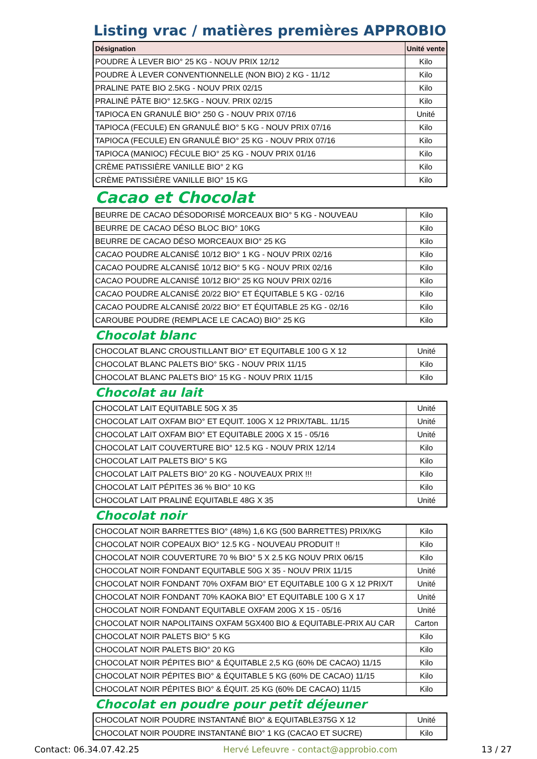Listing vrac / matières premières APPROBIO
| Désignation | Unité vente |
| --- | --- |
| POUDRE À LEVER BIO° 25 KG - NOUV PRIX 12/12 | Kilo |
| POUDRE À LEVER CONVENTIONNELLE (NON BIO) 2 KG - 11/12 | Kilo |
| PRALINE PATE BIO 2.5KG - NOUV PRIX 02/15 | Kilo |
| PRALINÉ PÂTE BIO° 12.5KG - NOUV. PRIX 02/15 | Kilo |
| TAPIOCA EN GRANULÉ BIO° 250 G - NOUV PRIX 07/16 | Unité |
| TAPIOCA (FECULE) EN GRANULÉ BIO° 5 KG - NOUV PRIX 07/16 | Kilo |
| TAPIOCA (FECULE) EN GRANULÉ BIO° 25 KG - NOUV PRIX 07/16 | Kilo |
| TAPIOCA (MANIOC) FÉCULE BIO° 25 KG - NOUV PRIX 01/16 | Kilo |
| CRÈME PATISSIÈRE VANILLE BIO° 2 KG | Kilo |
| CRÈME PATISSIÈRE VANILLE BIO° 15 KG | Kilo |
Cacao et Chocolat
| BEURRE DE CACAO DÉSODORISÉ MORCEAUX BIO° 5 KG - NOUVEAU | Kilo |
| BEURRE DE CACAO DÉSO BLOC BIO° 10KG | Kilo |
| BEURRE DE CACAO DÉSO MORCEAUX BIO° 25 KG | Kilo |
| CACAO POUDRE ALCANISÉ 10/12 BIO° 1 KG - NOUV PRIX 02/16 | Kilo |
| CACAO POUDRE ALCANISÉ 10/12 BIO° 5 KG - NOUV PRIX 02/16 | Kilo |
| CACAO POUDRE ALCANISÉ 10/12 BIO° 25 KG NOUV PRIX 02/16 | Kilo |
| CACAO POUDRE ALCANISÉ 20/22 BIO° ET ÉQUITABLE 5 KG - 02/16 | Kilo |
| CACAO POUDRE ALCANISÉ 20/22 BIO° ET ÉQUITABLE 25 KG - 02/16 | Kilo |
| CAROUBE POUDRE (REMPLACE LE CACAO) BIO° 25 KG | Kilo |
Chocolat blanc
| CHOCOLAT BLANC CROUSTILLANT BIO° ET EQUITABLE 100 G X 12 | Unité |
| CHOCOLAT BLANC PALETS BIO° 5KG - NOUV PRIX 11/15 | Kilo |
| CHOCOLAT BLANC PALETS BIO° 15 KG - NOUV PRIX 11/15 | Kilo |
Chocolat au lait
| CHOCOLAT LAIT EQUITABLE 50G X 35 | Unité |
| CHOCOLAT LAIT OXFAM BIO° ET EQUIT. 100G X 12 PRIX/TABL. 11/15 | Unité |
| CHOCOLAT LAIT OXFAM BIO° ET EQUITABLE 200G X 15 - 05/16 | Unité |
| CHOCOLAT LAIT COUVERTURE BIO° 12.5 KG - NOUV PRIX 12/14 | Kilo |
| CHOCOLAT LAIT PALETS BIO° 5 KG | Kilo |
| CHOCOLAT LAIT PALETS BIO° 20 KG - NOUVEAUX PRIX !!! | Kilo |
| CHOCOLAT LAIT PÉPITES 36 % BIO° 10 KG | Kilo |
| CHOCOLAT LAIT PRALINÉ EQUITABLE 48G X 35 | Unité |
Chocolat noir
| CHOCOLAT NOIR BARRETTES BIO° (48%) 1,6 KG (500 BARRETTES) PRIX/KG | Kilo |
| CHOCOLAT NOIR COPEAUX BIO° 12.5 KG - NOUVEAU PRODUIT !! | Kilo |
| CHOCOLAT NOIR COUVERTURE 70 % BIO° 5 X 2.5 KG NOUV PRIX 06/15 | Kilo |
| CHOCOLAT NOIR FONDANT EQUITABLE 50G X 35 - NOUV PRIX 11/15 | Unité |
| CHOCOLAT NOIR FONDANT 70% OXFAM BIO° ET EQUITABLE 100 G X 12 PRIX/T | Unité |
| CHOCOLAT NOIR FONDANT 70% KAOKA BIO° ET EQUITABLE 100 G X 17 | Unité |
| CHOCOLAT NOIR FONDANT EQUITABLE OXFAM 200G X 15 - 05/16 | Unité |
| CHOCOLAT NOIR NAPOLITAINS OXFAM 5GX400 BIO & EQUITABLE-PRIX AU CAR | Carton |
| CHOCOLAT NOIR PALETS BIO° 5 KG | Kilo |
| CHOCOLAT NOIR PALETS BIO° 20 KG | Kilo |
| CHOCOLAT NOIR PÉPITES BIO° & ÉQUITABLE 2,5 KG (60% DE CACAO) 11/15 | Kilo |
| CHOCOLAT NOIR PÉPITES BIO° & ÉQUITABLE 5 KG (60% DE CACAO) 11/15 | Kilo |
| CHOCOLAT NOIR PÉPITES BIO° & ÉQUIT. 25 KG (60% DE CACAO) 11/15 | Kilo |
Chocolat en poudre pour petit déjeuner
| CHOCOLAT NOIR POUDRE INSTANTANÉ BIO° & EQUITABLE375G X 12 | Unité |
| CHOCOLAT NOIR POUDRE INSTANTANÉ BIO° 1 KG (CACAO ET SUCRE) | Kilo |
Contact: 06.34.07.42.25 Hervé Lefeuvre - contact@approbio.com 13 / 27